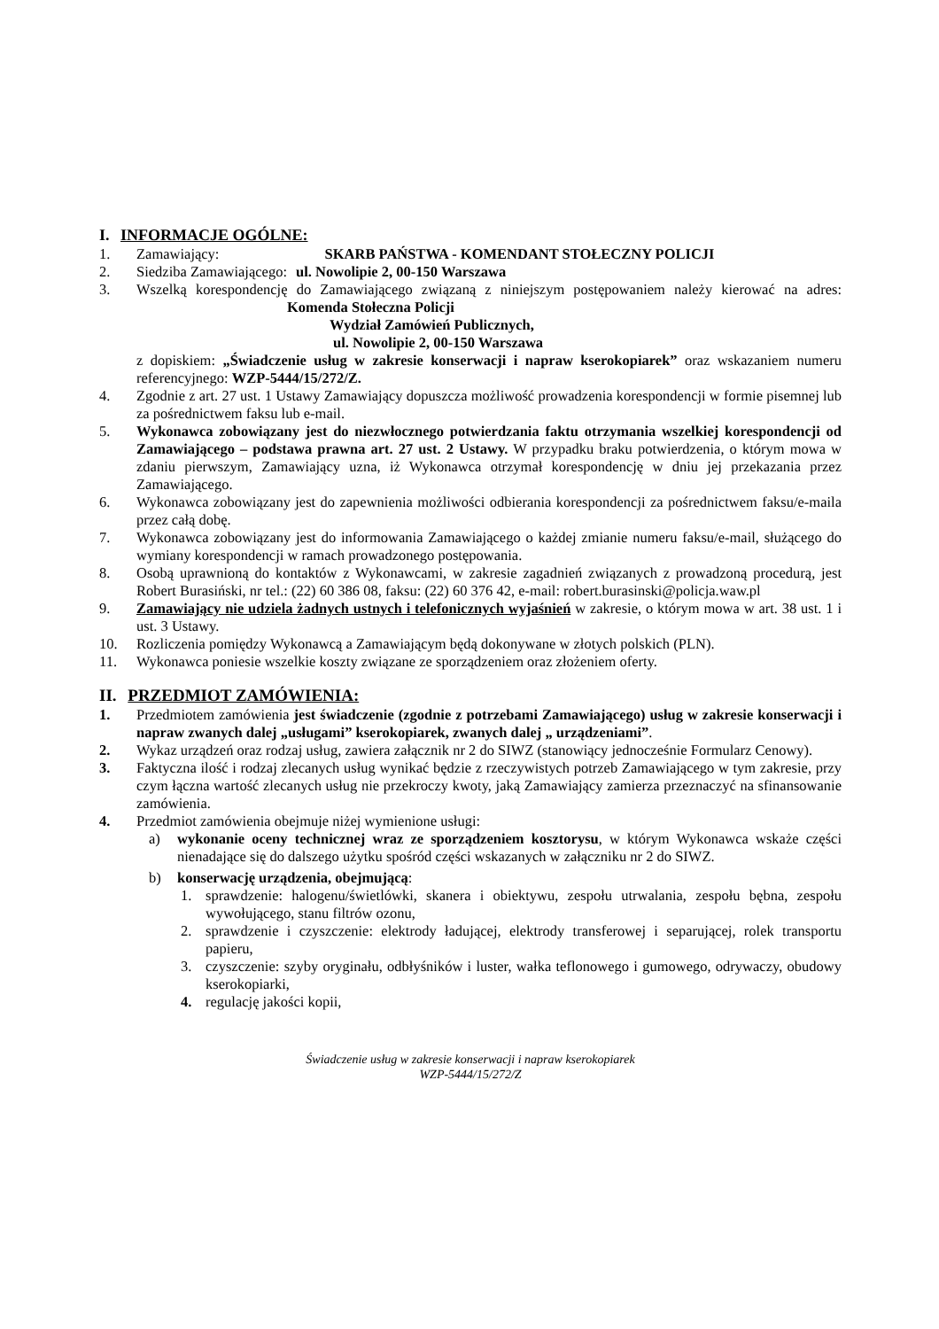I. INFORMACJE OGÓLNE:
1. Zamawiający: SKARB PAŃSTWA - KOMENDANT STOŁECZNY POLICJI
2. Siedziba Zamawiającego: ul. Nowolipie 2, 00-150 Warszawa
3. Wszelką korespondencję do Zamawiającego związaną z niniejszym postępowaniem należy kierować na adres: Komenda Stołeczna Policji
Wydział Zamówień Publicznych,
ul. Nowolipie 2, 00-150 Warszawa
z dopiskiem: „Świadczenie usług w zakresie konserwacji i napraw kserokopiarek” oraz wskazaniem numeru referencyjnego: WZP-5444/15/272/Z.
4. Zgodnie z art. 27 ust. 1 Ustawy Zamawiający dopuszcza możliwość prowadzenia korespondencji w formie pisemnej lub za pośrednictwem faksu lub e-mail.
5. Wykonawca zobowiązany jest do niezwłocznego potwierdzania faktu otrzymania wszelkiej korespondencji od Zamawiającego – podstawa prawna art. 27 ust. 2 Ustawy. W przypadku braku potwierdzenia, o którym mowa w zdaniu pierwszym, Zamawiający uzna, iż Wykonawca otrzymał korespondencję w dniu jej przekazania przez Zamawiającego.
6. Wykonawca zobowiązany jest do zapewnienia możliwości odbierania korespondencji za pośrednictwem faksu/e-maila przez całą dobę.
7. Wykonawca zobowiązany jest do informowania Zamawiającego o każdej zmianie numeru faksu/e-mail, służącego do wymiany korespondencji w ramach prowadzonego postępowania.
8. Osobą uprawnioną do kontaktów z Wykonawcami, w zakresie zagadnień związanych z prowadzoną procedurą, jest Robert Burasiński, nr tel.: (22) 60 386 08, faksu: (22) 60 376 42, e-mail: robert.burasinski@policja.waw.pl
9. Zamawiający nie udziela żadnych ustnych i telefonicznych wyjaśnień w zakresie, o którym mowa w art. 38 ust. 1 i ust. 3 Ustawy.
10. Rozliczenia pomiędzy Wykonawcą a Zamawiającym będą dokonywane w złotych polskich (PLN).
11. Wykonawca poniesie wszelkie koszty związane ze sporządzeniem oraz złożeniem oferty.
II. PRZEDMIOT ZAMÓWIENIA:
1. Przedmiotem zamówienia jest świadczenie (zgodnie z potrzebami Zamawiającego) usług w zakresie konserwacji i napraw zwanych dalej „usługami” kserokopiarek, zwanych dalej „ urządzeniami”.
2. Wykaz urządzeń oraz rodzaj usług, zawiera załącznik nr 2 do SIWZ (stanowiący jednocześnie Formularz Cenowy).
3. Faktyczna ilość i rodzaj zlecanych usług wynikać będzie z rzeczywistych potrzeb Zamawiającego w tym zakresie, przy czym łączna wartość zlecanych usług nie przekroczy kwoty, jaką Zamawiający zamierza przeznaczyć na sfinansowanie zamówienia.
4. Przedmiot zamówienia obejmuje niżej wymienione usługi:
a) wykonanie oceny technicznej wraz ze sporządzeniem kosztorysu, w którym Wykonawca wskaże części nienadające się do dalszego użytku spośród części wskazanych w załączniku nr 2 do SIWZ.
b) konserwację urządzenia, obejmującą:
1. sprawdzenie: halogenu/świetlówki, skanera i obiektywu, zespołu utrwalania, zespołu bębna, zespołu wywołującego, stanu filtrów ozonu,
2. sprawdzenie i czyszczenie: elektrody ładującej, elektrody transferowej i separującej, rolek transportu papieru,
3. czyszczenie: szyby oryginału, odbłyśników i luster, wałka teflonowego i gumowego, odrywaczy, obudowy kserokopiarki,
4. regulację jakości kopii,
Świadczenie usług w zakresie konserwacji i napraw kserokopiarek
WZP-5444/15/272/Z